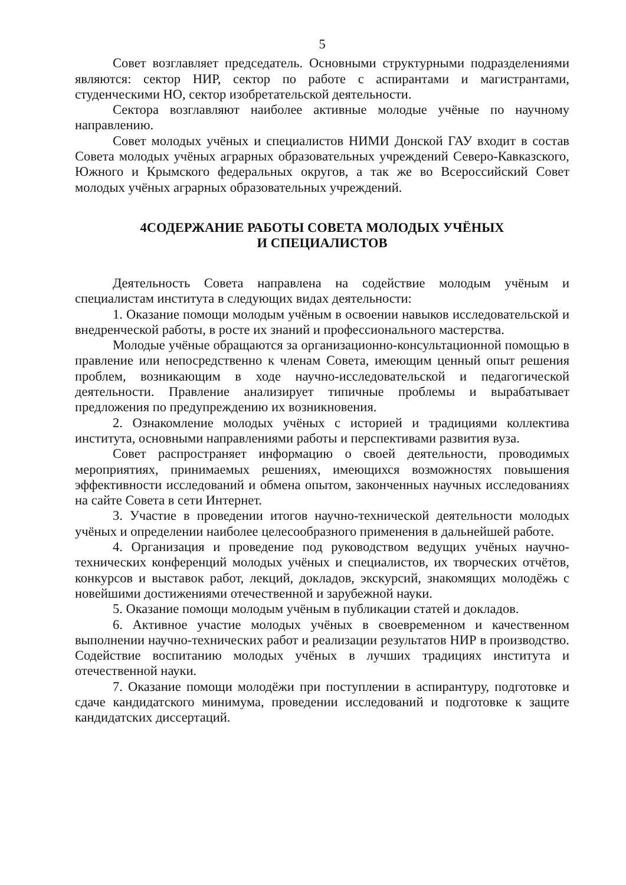5
Совет возглавляет председатель. Основными структурными подразделениями являются: сектор НИР, сектор по работе с аспирантами и магистрантами, студенческими НО, сектор изобретательской деятельности.
Сектора возглавляют наиболее активные молодые учёные по научному направлению.
Совет молодых учёных и специалистов НИМИ Донской ГАУ входит в состав Совета молодых учёных аграрных образовательных учреждений Северо-Кавказского, Южного и Крымского федеральных округов, а так же во Всероссийский Совет молодых учёных аграрных образовательных учреждений.
4СОДЕРЖАНИЕ РАБОТЫ СОВЕТА МОЛОДЫХ УЧЁНЫХ
И СПЕЦИАЛИСТОВ
Деятельность Совета направлена на содействие молодым учёным и специалистам института в следующих видах деятельности:
1. Оказание помощи молодым учёным в освоении навыков исследовательской и внедренческой работы, в росте их знаний и профессионального мастерства.
Молодые учёные обращаются за организационно-консультационной помощью в правление или непосредственно к членам Совета, имеющим ценный опыт решения проблем, возникающим в ходе научно-исследовательской и педагогической деятельности. Правление анализирует типичные проблемы и вырабатывает предложения по предупреждению их возникновения.
2. Ознакомление молодых учёных с историей и традициями коллектива института, основными направлениями работы и перспективами развития вуза.
Совет распространяет информацию о своей деятельности, проводимых мероприятиях, принимаемых решениях, имеющихся возможностях повышения эффективности исследований и обмена опытом, законченных научных исследованиях на сайте Совета в сети Интернет.
3. Участие в проведении итогов научно-технической деятельности молодых учёных и определении наиболее целесообразного применения в дальнейшей работе.
4. Организация и проведение под руководством ведущих учёных научно-технических конференций молодых учёных и специалистов, их творческих отчётов, конкурсов и выставок работ, лекций, докладов, экскурсий, знакомящих молодёжь с новейшими достижениями отечественной и зарубежной науки.
5. Оказание помощи молодым учёным в публикации статей и докладов.
6. Активное участие молодых учёных в своевременном и качественном выполнении научно-технических работ и реализации результатов НИР в производство. Содействие воспитанию молодых учёных в лучших традициях института и отечественной науки.
7. Оказание помощи молодёжи при поступлении в аспирантуру, подготовке и сдаче кандидатского минимума, проведении исследований и подготовке к защите кандидатских диссертаций.